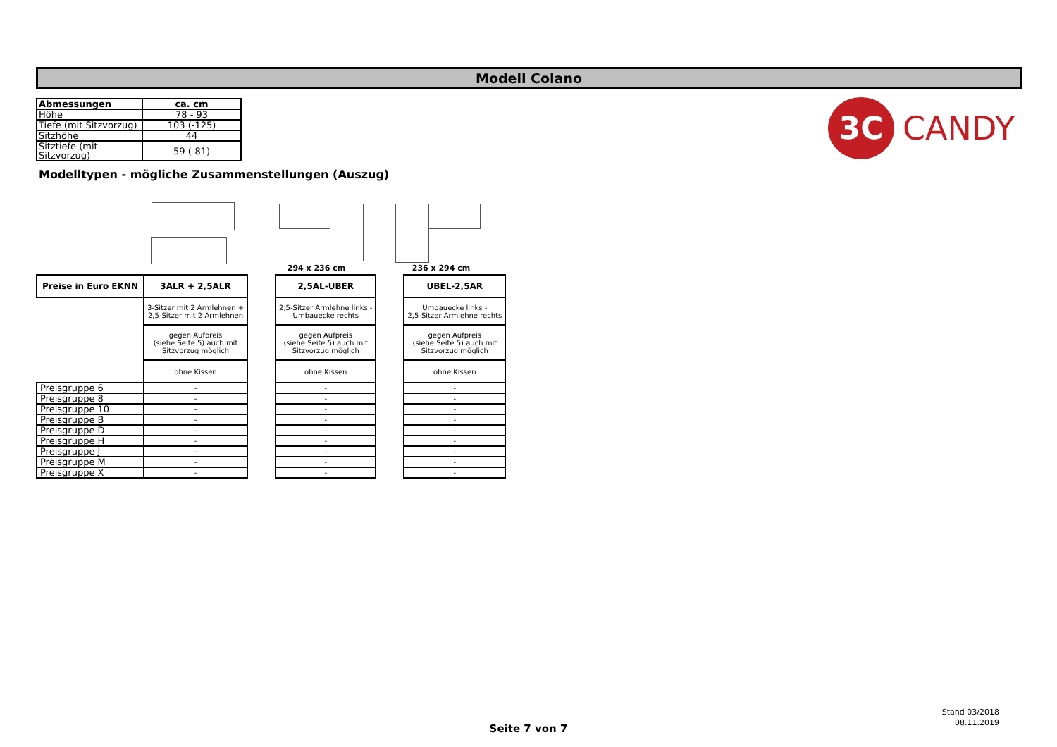Modell Colano
| Abmessungen | ca. cm |
| Höhe | 78 - 93 |
| Tiefe (mit Sitzvorzug) | 103 (-125) |
| Sitzhöhe | 44 |
| Sitztiefe (mit Sitzvorzug) | 59 (-81) |
3C
CANDY
Modelltypen - mögliche Zusammenstellungen (Auszug)
294 x 236 cm 236 x 294 cm
| Preise in Euro EKNN | 3ALR + 2,5ALR | | 2,5AL-UBER | | UBEL-2,5AR |
| | 3-Sitzer mit 2 Armlehnen + 2,5-Sitzer mit 2 Armlehnen | | 2,5-Sitzer Armlehne links - Umbauecke rechts | | Umbauecke links - 2,5-Sitzer Armlehne rechts |
| | gegen Aufpreis (siehe Seite 5) auch mit Sitzvorzug möglich | | gegen Aufpreis (siehe Seite 5) auch mit Sitzvorzug möglich | | gegen Aufpreis (siehe Seite 5) auch mit Sitzvorzug möglich |
| | ohne Kissen | | ohne Kissen | | ohne Kissen |
| Preisgruppe 6 | - | | - | | - |
| Preisgruppe 8 | - | | - | | - |
| Preisgruppe 10 | - | | - | | - |
| Preisgruppe B | - | | - | | - |
| Preisgruppe D | - | | - | | - |
| Preisgruppe H | - | | - | | - |
| Preisgruppe J | - | | - | | - |
| Preisgruppe M | - | | - | | - |
| Preisgruppe X | - | | - | | - |
Stand 03/2018
08.11.2019
Seite 7 von 7